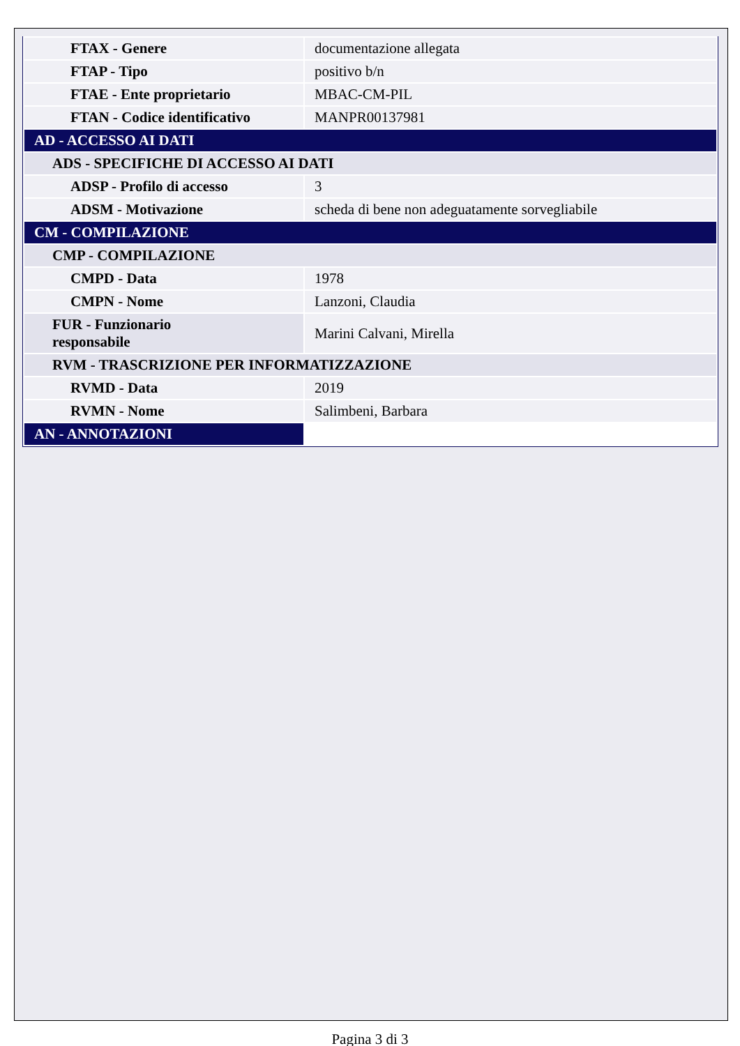| FTAX - Genere | documentazione allegata |
| FTAP - Tipo | positivo b/n |
| FTAE - Ente proprietario | MBAC-CM-PIL |
| FTAN - Codice identificativo | MANPR00137981 |
| AD - ACCESSO AI DATI | |
| ADS - SPECIFICHE DI ACCESSO AI DATI | |
| ADSP - Profilo di accesso | 3 |
| ADSM - Motivazione | scheda di bene non adeguatamente sorvegliabile |
| CM - COMPILAZIONE | |
| CMP - COMPILAZIONE | |
| CMPD - Data | 1978 |
| CMPN - Nome | Lanzoni, Claudia |
| FUR - Funzionario responsabile | Marini Calvani, Mirella |
| RVM - TRASCRIZIONE PER INFORMATIZZAZIONE | |
| RVMD - Data | 2019 |
| RVMN - Nome | Salimbeni, Barbara |
| AN - ANNOTAZIONI | |
Pagina 3 di 3